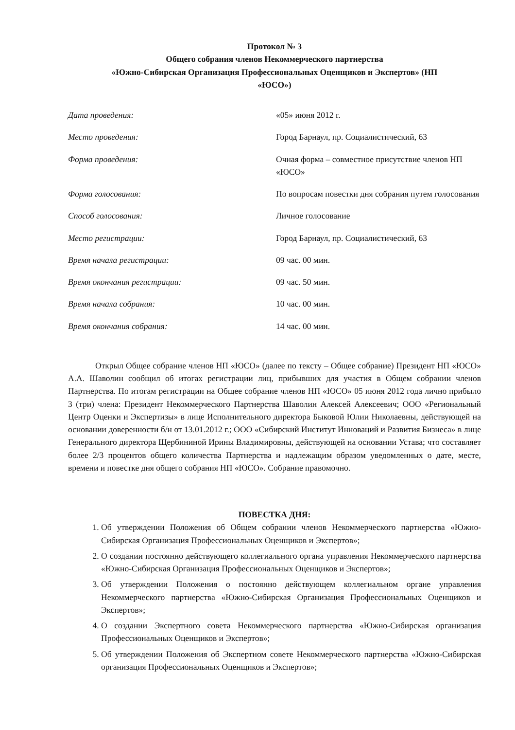Протокол № 3
Общего собрания членов Некоммерческого партнерства
«Южно-Сибирская Организация Профессиональных Оценщиков и Экспертов» (НП
«ЮСО»)
Дата проведения: «05» июня 2012 г.
Место проведения: Город Барнаул, пр. Социалистический, 63
Форма проведения: Очная форма – совместное присутствие членов НП «ЮСО»
Форма голосования: По вопросам повестки дня собрания путем голосования
Способ голосования: Личное голосование
Место регистрации: Город Барнаул, пр. Социалистический, 63
Время начала регистрации: 09 час. 00 мин.
Время окончания регистрации: 09 час. 50 мин.
Время начала собрания: 10 час. 00 мин.
Время окончания собрания: 14 час. 00 мин.
Открыл Общее собрание членов НП «ЮСО» (далее по тексту – Общее собрание) Президент НП «ЮСО» А.А. Шаволин сообщил об итогах регистрации лиц, прибывших для участия в Общем собрании членов Партнерства. По итогам регистрации на Общее собрание членов НП «ЮСО» 05 июня 2012 года лично прибыло 3 (три) члена: Президент Некоммерческого Партнерства Шаволин Алексей Алексеевич; ООО «Региональный Центр Оценки и Экспертизы» в лице Исполнительного директора Быковой Юлии Николаевны, действующей на основании доверенности б/н от 13.01.2012 г.; ООО «Сибирский Институт Инноваций и Развития Бизнеса» в лице Генерального директора Щербининой Ирины Владимировны, действующей на основании Устава; что составляет более 2/3 процентов общего количества Партнерства и надлежащим образом уведомленных о дате, месте, времени и повестке дня общего собрания НП «ЮСО». Собрание правомочно.
ПОВЕСТКА ДНЯ:
1. Об утверждении Положения об Общем собрании членов Некоммерческого партнерства «Южно-Сибирская Организация Профессиональных Оценщиков и Экспертов»;
2. О создании постоянно действующего коллегиального органа управления Некоммерческого партнерства «Южно-Сибирская Организация Профессиональных Оценщиков и Экспертов»;
3. Об утверждении Положения о постоянно действующем коллегиальном органе управления Некоммерческого партнерства «Южно-Сибирская Организация Профессиональных Оценщиков и Экспертов»;
4. О создании Экспертного совета Некоммерческого партнерства «Южно-Сибирская организация Профессиональных Оценщиков и Экспертов»;
5. Об утверждении Положения об Экспертном совете Некоммерческого партнерства «Южно-Сибирская организация Профессиональных Оценщиков и Экспертов»;